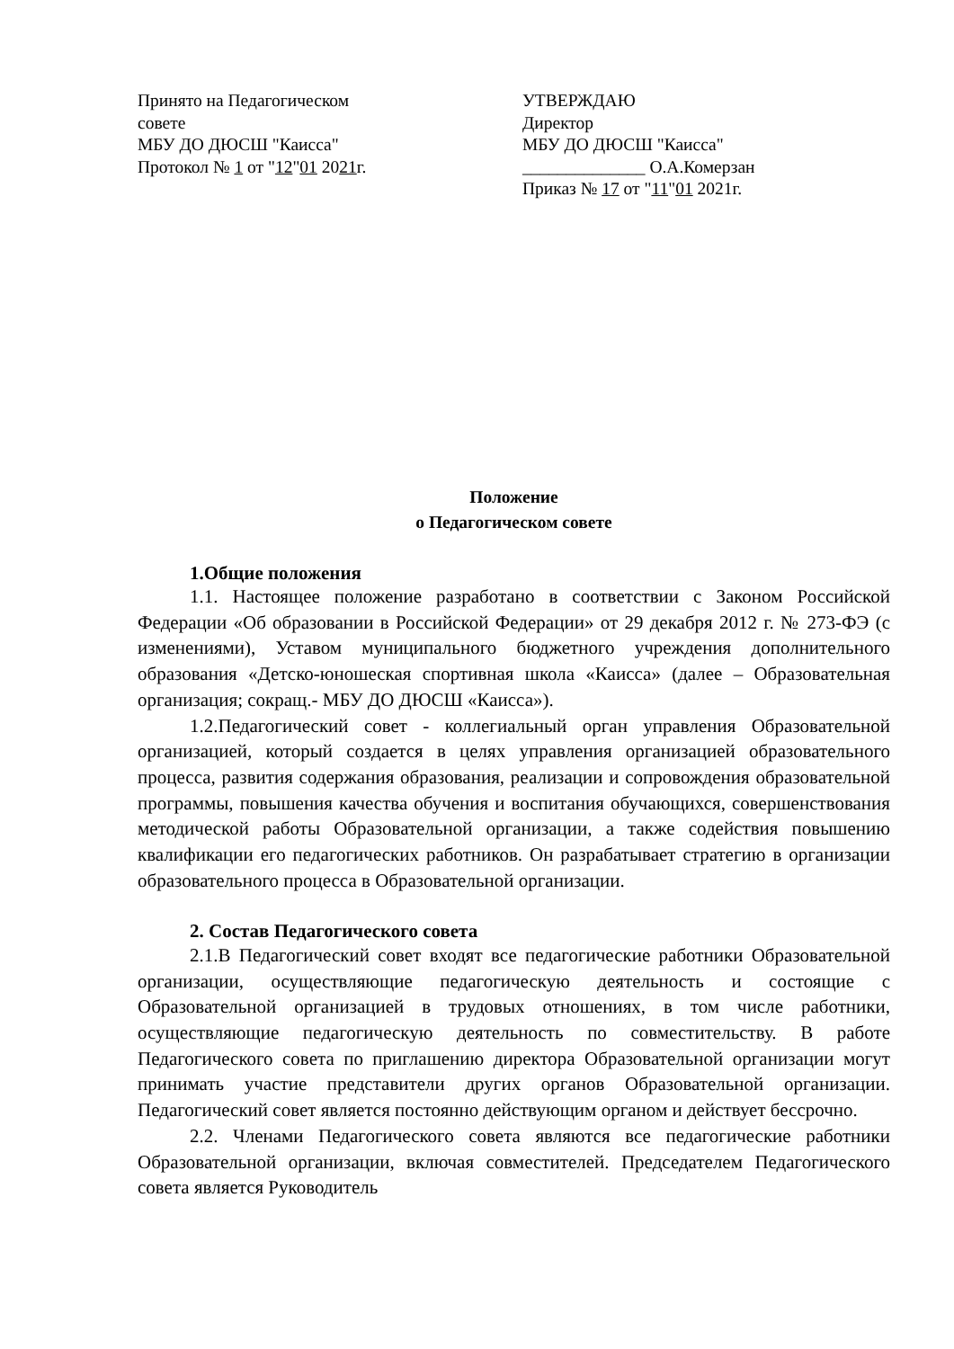Принято на Педагогическом
совете
МБУ ДО ДЮСШ "Каисса"
Протокол № 1 от "12"01 2021г.
УТВЕРЖДАЮ
Директор
МБУ ДО ДЮСШ "Каисса"
______________ О.А.Комерзан
Приказ № 17 от "11"01 2021г.
Положение
о Педагогическом совете
1.Общие положения
1.1. Настоящее положение разработано в соответствии с Законом Российской Федерации «Об образовании в Российской Федерации» от 29 декабря 2012 г. № 273-ФЭ (с изменениями), Уставом муниципального бюджетного учреждения дополнительного образования «Детско-юношеская спортивная школа «Каисса» (далее – Образовательная организация; сокращ.- МБУ ДО ДЮСШ «Каисса»).
1.2.Педагогический совет - коллегиальный орган управления Образовательной организацией, который создается в целях управления организацией образовательного процесса, развития содержания образования, реализации и сопровождения образовательной программы, повышения качества обучения и воспитания обучающихся, совершенствования методической работы Образовательной организации, а также содействия повышению квалификации его педагогических работников. Он разрабатывает стратегию в организации образовательного процесса в Образовательной организации.
2. Состав Педагогического совета
2.1.В Педагогический совет входят все педагогические работники Образовательной организации, осуществляющие педагогическую деятельность и состоящие с Образовательной организацией в трудовых отношениях, в том числе работники, осуществляющие педагогическую деятельность по совместительству. В работе Педагогического совета по приглашению директора Образовательной организации могут принимать участие представители других органов Образовательной организации. Педагогический совет является постоянно действующим органом и действует бессрочно.
2.2. Членами Педагогического совета являются все педагогические работники Образовательной организации, включая совместителей. Председателем Педагогического совета является Руководитель